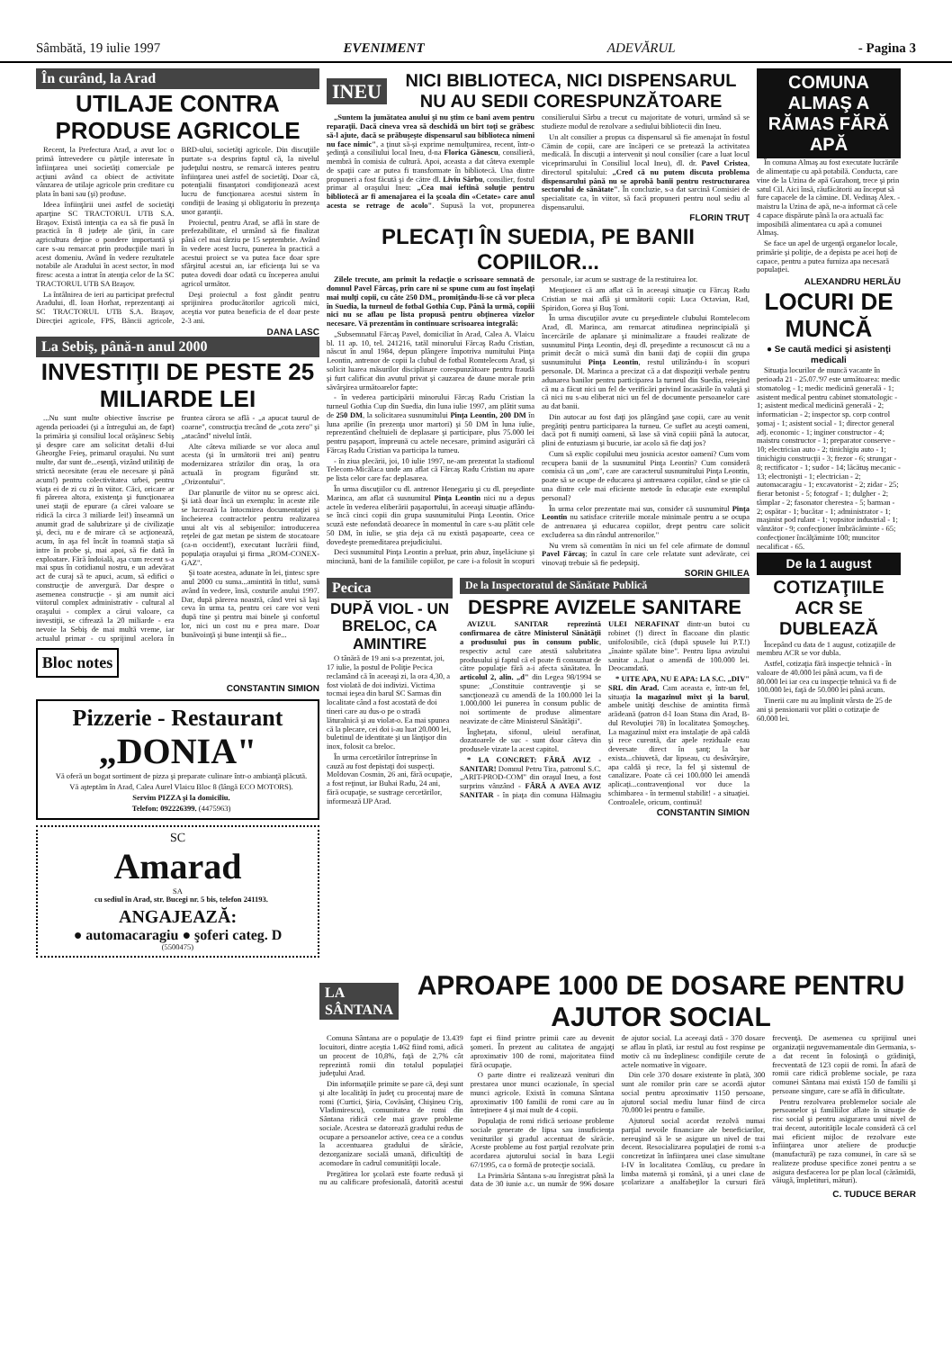Sâmbătă, 19 iulie 1997 EVENIMENT ADEVĂRUL - Pagina 3
În curând, la Arad
UTILAJE CONTRA PRODUSE AGRICOLE
Recent, la Prefectura Arad, a avut loc o primă întrevedere cu părţile interesate în înfiinţarea unei societăţi comerciale pe acţiuni având ca obiect de activitate vânzarea de utilaje agricole prin creditare cu plata în bani sau (şi) produse.
Ideea înfiinţării unei astfel de societăţi aparţine SC TRACTORUL UTB S.A. Braşov. Există intenţia ca ea să fie pusă în practică în 8 judeţe ale ţării, în care agricultura deţine o pondere importantă şi care s-au remarcat prin producţiile mari în acest domeniu. Având în vedere rezultatele notabile ale Aradului în acest sector, în mod firesc acesta a intrat în atenţia celor de la SC TRACTORUL UTB SA Braşov.
La întâlnirea de ieri au participat prefectul Aradului, dl. Ioan Horhat, reprezentanţi ai SC TRACTORUL UTB S.A. Braşov, Direcţiei agricole, FPS, Băncii agricole, BRD-ului, societăţi agricole. Din discuţiile purtate s-a desprins faptul că, la nivelul judeţului nostru, se remarcă interes pentru înfiinţarea unei astfel de societăţi. Doar că, potenţialii finanţatori condiţionează acest lucru de funcţionarea acestui sistem în condiţii de leasing şi obligatoriu în prezenţa unor garanţii.
Proiectul, pentru Arad, se află în stare de prefezabilitate, el urmând să fie finalizat până cel mai târziu pe 15 septembrie. Având în vedere acest lucru, punerea în practică a acestui proiect se va putea face doar spre sfârşitul acestui an, iar eficienţa lui se va putea dovedi doar odată cu începerea anului agricol următor.
Deşi proiectul a fost gândit pentru sprijinirea producătorilor agricoli mici, aceştia vor putea beneficia de el doar peste 2-3 ani.
DANA LASC
La Sebiş, până-n anul 2000
INVESTIŢII DE PESTE 25 MILIARDE LEI
...Nu sunt multe obiective înscrise pe agenda perioadei (şi a întregului an, de fapt) la primăria şi consiliul local orăşănesc Sebiş şi despre care am solicitat detalii d-lui Gheorghe Feieş, primarul oraşului. Nu sunt multe, dar sunt de...esenţă, vizând utilităţi de strictă necesitate (erau ele necesare şi până acum!) pentru colectivitatea urbei, pentru viaţa ei de zi cu zi în viitor. Căci, oricare ar fi părerea altora, existenţa şi funcţionarea unei staţii de epurare (a cărei valoare se ridică la circa 3 miliarde lei!) înseamnă un anumit grad de salubrizare şi de civilizaţie şi, deci, nu e de mirare că se acţionează, acum, în aşa fel încât în toamnă staţia să intre în probe şi, mai apoi, să fie dată în exploatare. Fără îndoială, aşa cum recent s-a mai spus în cotidianul nostru, e un adevărat act de curaj să te apuci, acum, să edifici o construcţie de anvergură. Dar despre o asemenea construcţie - şi am numit aici viitorul complex administrativ - cultural al oraşului - complex a cărui valoare, ca investiţii, se cifrează la 20 miliarde - era nevoie la Sebiş de mai multă vreme, iar actualul primar - cu sprijinul acelora în fruntea cărora se află - „a apucat taurul de coarne", construcţia trecând de „cota zero" şi „atacând" nivelul întâi.
Alte câteva miliarde se vor aloca anul acesta (şi în următorii trei ani) pentru modernizarea străzilor din oraş, la ora actuală în program figurând str. „Orizontului".
Dar planurile de viitor nu se opresc aici. Şi iată doar încă un exemplu: în aceste zile se lucrează la întocmirea documentaţiei şi încheierea contractelor pentru realizarea unui alt vis al sebişenilor: introducerea reţelei de gaz metan pe sistem de stocatoare (ca-n occident!), executant lucrării fiind, populaţia oraşului şi firma „ROM-CONEX-GAZ".
Şi toate acestea, adunate în lei, ţintesc spre anul 2000 cu suma...amintită în titlu!, sumă având în vedere, însă, costurile anului 1997. Dar, după părerea noastră, când vrei să laşi ceva în urma ta, pentru cei care vor veni după tine şi pentru mai binele şi confortul lor, nici un cost nu e prea mare. Doar bunăvoinţă şi bune intenţii să fie...
Bloc notes
CONSTANTIN SIMION
Pizzerie - Restaurant
„DONIA"
Vă oferă un bogat sortiment de pizza şi preparate culinare într-o ambianţă plăcută.
Vă aşteptăm în Arad, Calea Aurel Vlaicu Bloc 8 (lângă ECO MOTORS).
Servim PIZZA şi la domiciliu.
Telefon: 092226399. (4475963)
SC
Amarad
SA
cu sediul în Arad, str. Bucegi nr. 5 bis, telefon 241193.
ANGAJEAZĂ:
● automacaragiu ● şoferi categ. D
(5500475)
INEU
NICI BIBLIOTECA, NICI DISPENSARUL NU AU SEDII CORESPUNZĂTOARE
„Suntem la jumătatea anului şi nu ştim ce bani avem pentru reparaţii. Dacă cineva vrea să deschidă un birt toţi se grăbesc să-l ajute, dacă se prăbuşeşte dispensarul sau biblioteca nimeni nu face nimic", a ţinut să-şi exprime nemulţumirea, recent, într-o şedinţă a consiliului local Ineu, d-na Florica Gănescu, consilieră, membră în comisia de cultură. Apoi, aceasta a dat câteva exemple de spaţii care ar putea fi transformate în bibliotecă. Una dintre propuneri a fost făcută şi de către dl. Liviu Sârbu, consilier, fostul primar al oraşului Ineu: „Cea mai ieftină soluţie pentru bibliotecă ar fi amenajarea ei la şcoala din «Cetate» care anul acesta se retrage de acolo". Supusă la vot, propunerea consilierului Sârbu a trecut cu majoritate de voturi, urmând să se studieze modul de rezolvare a sediului bibliotecii din Ineu.
Un alt consilier a propus ca dispensarul să fie amenajat în fostul Cămin de copii, care are încăperi ce se pretează la activitatea medicală. În discuţii a intervenit şi noul consilier (care a luat locul viceprimarului în Consiliul local Ineu), dl. dr. Pavel Cristea, directorul spitalului: „Cred că nu putem discuta problema dispensarului până nu se aprobă banii pentru restructurarea sectorului de sănătate". În concluzie, s-a dat sarcină Comisiei de specialitate ca, în viitor, să facă propuneri pentru noul sediu al dispensarului.
FLORIN TRUŢ
PLECAŢI ÎN SUEDIA, PE BANII COPIILOR...
Zilele trecute, am primit la redacţie o scrisoare semnată de domnul Pavel Fărcaş, prin care ni se spune cum au fost înşelaţi mai mulţi copii, cu câte 250 DM., promiţându-li-se că vor pleca în Suedia, la turneul de fotbal Gothia Cup. Până la urmă, copiii nici nu se aflau pe lista propusă pentru obţinerea vizelor necesare. Vă prezentăm în continuare scrisoarea integrală:
„Subsemnatul Fărcaş Pavel, domiciliat în Arad, Calea A. Vlaicu bl. 11 ap. 10, tel. 241216, tatăl minorului Fărcaş Radu Cristian, născut în anul 1984, depun plângere împotriva numitului Pinţa Leontin, antrenor de copii la clubul de fotbal Romtelecom Arad, şi solicit luarea măsurilor disciplinare corespunzătoare pentru fraudă şi furt calificat din avutul privat şi cauzarea de daune morale prin săvârşirea următoarelor fapte:
- în vederea participării minorului Fărcaş Radu Cristian la turneul Gothia Cup din Suedia, din luna iulie 1997, am plătit suma de 250 DM, la solicitarea susnumitului Pinţa Leontin, 200 DM în luna aprilie (în prezenţa unor martori) şi 50 DM în luna iulie, reprezentând cheltuieli de deplasare şi participare, plus 75.000 lei pentru paşaport, împreună cu actele necesare, primind asigurări că Fărcaş Radu Cristian va participa la turneu.
- în ziua plecării, joi, 10 iulie 1997, ne-am prezentat la stadionul Telecom-Micălaca unde am aflat că Fărcaş Radu Cristian nu apare pe lista celor care fac deplasarea.
În urma discuţiilor cu dl. antrenor Henegariu şi cu dl. preşedinte Marinca, am aflat că susnumitul Pinţa Leontin nici nu a depus actele în vederea eliberării paşaportului, în aceeaşi situaţie aflându-se încă cinci copii din grupa susnumitului Pinţa Leontin. Orice scuză este nefondată deoarece în momentul în care s-au plătit cele 50 DM, în iulie, se ştia deja că nu există paşapoarte, ceea ce dovedeşte premeditarea prejudiciului.
Deci susnumitul Pinţa Leontin a preluat, prin abuz, înşelăciune şi minciună, bani de la familiile copiilor, pe care i-a folosit în scopuri personale, iar acum se sustrage de la restituirea lor.
Menţionez că am aflat că în aceeaşi situaţie cu Fărcaş Radu Cristian se mai află şi următorii copii: Luca Octavian, Rad, Spiridon, Gorea şi Buş Toni.
În urma discuţiilor avute cu preşedintele clubului Romtelecom Arad, dl. Marinca, am remarcat atitudinea neprincipială şi încercările de aplanare şi minimalizare a fraudei realizate de susnumitul Pinţa Leontin, deşi dl. preşedinte a recunoscut că nu a primit decât o mică sumă din banii daţi de copiii din grupa susnumitului Pinţa Leontin, restul utilizându-i în scopuri personale. Dl. Marinca a precizat că a dat dispoziţii verbale pentru adunarea banilor pentru participarea la turneul din Suedia, reieşind că nu a făcut nici un fel de verificări privind încasările în valută şi că nici nu s-au eliberat nici un fel de documente persoanelor care au dat banii.
Din autocar au fost daţi jos plângând şase copii, care au venit pregătiţi pentru participarea la turneu. Ce suflet au aceşti oameni, dacă pot fi numiţi oameni, să lase să vină copiii până la autocar, plini de entuziasm şi bucurie, iar acolo să fie daţi jos?
Cum să explic copilului meu josnicia acestor oameni? Cum vom recupera banii de la susnumitul Pinţa Leontin? Cum consideră comisia că un „om", care are caracterul susnumitului Pinţa Leontin, poate să se ocupe de educarea şi antrenarea copiilor, când se ştie că una dintre cele mai eficiente metode în educaţie este exemplul personal?
În urma celor prezentate mai sus, consider că susnumitul Pinţa Leontin nu satisface criteriile morale minimale pentru a se ocupa de antrenarea şi educarea copiilor, drept pentru care solicit excluderea sa din rândul antrenorilor."
Nu vrem să comentăm în nici un fel cele afirmate de domnul Pavel Fărcaş; în cazul în care cele relatate sunt adevărate, cei vinovaţi trebuie să fie pedepsiţi.
SORIN GHILEA
Pecica
DUPĂ VIOL - UN BRELOC, CA AMINTIRE
O tânără de 19 ani s-a prezentat, joi, 17 iulie, la postul de Poliţie Pecica reclamând că în aceeaşi zi, la ora 4,30, a fost violată de doi indivizi. Victima tocmai ieşea din barul SC Sarmas din localitate când a fost acostată de doi tineri care au dus-o pe o stradă lăturalnică şi au violat-o. Ea mai spunea că la plecare, cei doi i-au luat 20.000 lei, buletinul de identitate şi un lănţişor din inox, folosit ca breloc.
În urma cercetărilor întreprinse în cauză au fost depistaţi doi suspecţi. Moldovan Cosmin, 26 ani, fără ocupaţie, a fost reţinut, iar Buhai Radu, 24 ani, fără ocupaţie, se sustrage cercetărilor, informează IJP Arad.
De la Inspectoratul de Sănătate Publică
DESPRE AVIZELE SANITARE
AVIZUL SANITAR reprezintă confirmarea de către Ministerul Sănătăţii a produsului pus în consum public, respectiv actul care atestă salubritatea produsului şi faptul că el poate fi consumat de către populaţie fără a-i afecta sănătatea. În articolul 2, alin. „d" din Legea 98/1994 se spune: „Constituie contravenţie şi se sancţionează cu amendă de la 100.000 lei la 1.000.000 lei punerea în consum public de noi sortimente de produse alimentare neavizate de către Ministerul Sănătăţii".
Îngheţata, sifonul, uleiul nerafinat, dozatoarele de suc - sunt doar câteva din produsele vizate la acest capitol.
* LA CONCRET: FĂRĂ AVIZ - SANITAR! Domnul Petru Tira, patronul S.C. „ARIT-PROD-COM" din oraşul Ineu, a fost surprins vânzând - FĂRĂ A AVEA AVIZ SANITAR - în piaţa din comuna Hălmagiu ULEI NERAFINAT dintr-un butoi cu robinet (!) direct în flacoane din plastic unifolosibile, cică (după spusele lui P.T.!) „înainte spălate bine". Pentru lipsa avizului sanitar a...luat o amendă de 100.000 lei. Deocamdată.
* UITE APA, NU E APA: LA S.C. „DIV" SRL din Arad. Cam aceasta e, într-un fel, situaţia la magazinul mixt şi la barul, ambele unităţi deschise de amintita firmă arădeană (patron d-l Ioan Stana din Arad, B-dul Revoluţiei 78) în localitatea Şomoşcheş. La magazinul mixt era instalaţie de apă caldă şi rece curentă, dar apele reziduale erau deversate direct în şanţ; la bar exista...chiuvetă, dar lipseau, cu desăvârşire, apa caldă şi rece, la fel şi sistemul de canalizare. Poate că cei 100.000 lei amendă aplicaţi...contravenţional vor duce la schimbarea - în termenul stabilit! - a situaţiei. Controalele, oricum, continuă!
CONSTANTIN SIMION
COMUNA ALMAŞ A RĂMAS FĂRĂ APĂ
În comuna Almaş au fost executate lucrările de alimentaţie cu apă potabilă. Conducta, care vine de la Uzina de apă Gurahonţ, trece şi prin satul Cil. Aici însă, răufăcătorii au început să fure capacele de la cămine. Dl. Vedinaş Alex. - maistru la Uzina de apă, ne-a informat că cele 4 capace dispărute până la ora actuală fac imposibilă alimentarea cu apă a comunei Almaş.
Se face un apel de urgenţă organelor locale, primărie şi poliţie, de a depista pe acei hoţi de capace, pentru a putea furniza apa necesară populaţiei.
ALEXANDRU HERLĂU
LOCURI DE MUNCĂ
● Se caută medici şi asistenţi medicali
Situaţia locurilor de muncă vacante în perioada 21 - 25.07.'97 este următoarea: medic stomatolog - 1; medic medicină generală - 1; asistent medical pentru cabinet stomatologic - 1; asistent medical medicină generală - 2; informatician - 2; inspector sp. corp control şomaj - 1; asistent social - 1; director general adj. economic - 1; inginer constructor - 4; maistru constructor - 1; preparator conserve - 10; electrician auto - 2; tinichigiu auto - 1; tinichigiu construcţii - 3; frezor - 6; strungar - 8; rectificator - 1; sudor - 14; lăcătuş mecanic - 13; electronişti - 1; electrician - 2; automacaragiu - 1; excavatorist - 2; zidar - 25; fierar betonist - 5; fotograf - 1; dulgher - 2; tâmplar - 2; fasonator cherestea - 5; barman - 2; ospătar - 1; bucătar - 1; administrator - 1; maşinist pod rulant - 1; vopsitor industrial - 1; vânzător - 9; confecţioner îmbrăcăminte - 65; confecţioner încălţăminte 100; muncitor necalificat - 65.
De la 1 august
COTIZAŢIILE ACR SE DUBLEAZĂ
Începând cu data de 1 august, cotizaţiile de membru ACR se vor dubla.
Astfel, cotizaţia fără inspecţie tehnică - în valoare de 40.000 lei până acum, va fi de 80.000 lei iar cea cu inspecţie tehnică va fi de 100.000 lei, faţă de 50.000 lei până acum.
Tinerii care nu au împlinit vârsta de 25 de ani şi pensionarii vor plăti o cotizaţie de 60.000 lei.
LA SÂNTANA
APROAPE 1000 DE DOSARE PENTRU AJUTOR SOCIAL
Comuna Sântana are o populaţie de 13.439 locuitori, dintre aceştia 1.462 fiind romi, adică un procent de 10,8%, faţă de 2,7% cât reprezintă romii din totalul populaţiei judeţului Arad.
Din informaţiile primite se pare că, deşi sunt şi alte localităţi în judeţ cu procentaj mare de romi (Curtici, Şiria, Covăsânţ, Chişineu Criş, Vladimirescu), comunitatea de romi din Sântana ridică cele mai grave probleme sociale. Acestea se datorează gradului redus de ocupare a persoanelor active, ceea ce a condus la accentuarea gradului de sărăcie, dezorganizare socială umană, dificultăţi de acomodare în cadrul comunităţii locale.
Pregătirea lor şcolară este foarte redusă şi nu au calificare profesională, datorită acestui fapt ei fiind printre primii care au devenit şomeri. În prezent au calitatea de angajaţi aproximativ 100 de romi, majoritatea fiind fără ocupaţie.
O parte dintre ei realizează venituri din prestarea unor munci ocazionale, în special munci agricole. Există în comuna Sântana aproximativ 100 familii de romi care au în întreţinere 4 şi mai mult de 4 copii.
Populaţia de romi ridică serioase probleme sociale generate de lipsa sau insuficienţa veniturilor şi gradul accentuat de sărăcie. Aceste probleme au fost parţial rezolvate prin acordarea ajutorului social în baza Legii 67/1995, ca o formă de protecţie socială.
La Primăria Sântana s-au înregistrat până la data de 30 iunie a.c. un număr de 996 dosare de ajutor social. La aceeaşi dată - 370 dosare se aflau în plată, iar restul au fost respinse pe motiv că nu îndeplinesc condiţiile cerute de actele normative în vigoare.
Din cele 370 dosare existente în plată, 300 sunt ale romilor prin care se acordă ajutor social pentru aproximativ 1150 persoane, ajutorul social mediu lunar fiind de circa 70.000 lei pentru o familie.
Ajutorul social acordat rezolvă numai parţial nevoile financiare ale beneficiarilor, nereuşind să le se asigure un nivel de trai decent. Resocializarea populaţiei de romi s-a concretizat în înfiinţarea unei clase simultane I-IV în localitatea Comlăuş, cu predare în limba maternă şi română, şi a unei clase de şcolarizare a analfabeţilor la cursuri fără frecvenţă. De asemenea cu sprijinul unei organizaţii neguvernamentale din Germania, s-a dat recent în folosinţă o grădiniţă, frecventată de 123 copii de romi. În afară de romii care ridică probleme sociale, pe raza comunei Sântana mai există 150 de familii şi persoane singure, care se află în dificultate.
Pentru rezolvarea problemelor sociale ale persoanelor şi familiilor aflate în situaţie de risc social şi pentru asigurarea unui nivel de trai decent, autorităţile locale consideră că cel mai eficient mijloc de rezolvare este înfiinţarea unor ateliere de producţie (manufactură) pe raza comunei, în care să se realizeze produse specifice zonei pentru a se asigura desfacerea lor pe plan local (cărămidă, văiugă, împletituri, mături).
C. TUDUCE BERAR